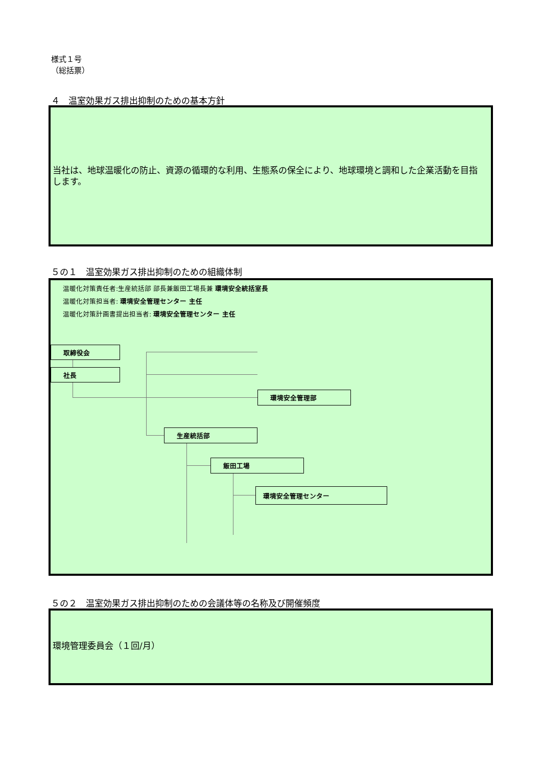様式１号
（総括票）
４　温室効果ガス排出抑制のための基本方針
当社は、地球温暖化の防止、資源の循環的な利用、生態系の保全により、地球環境と調和した企業活動を目指します。
５の１　温室効果ガス排出抑制のための組織体制
温暖化対策責任者:生産統括部 部長兼飯田工場長兼 環境安全統括室長
温暖化対策担当者: 環境安全管理センター 主任
温暖化対策計画書提出担当者: 環境安全管理センター 主任
取締役会
社長
環境安全管理部
生産統括部
飯田工場
環境安全管理センター
５の２　温室効果ガス排出抑制のための会議体等の名称及び開催頻度
環境管理委員会（１回/月）